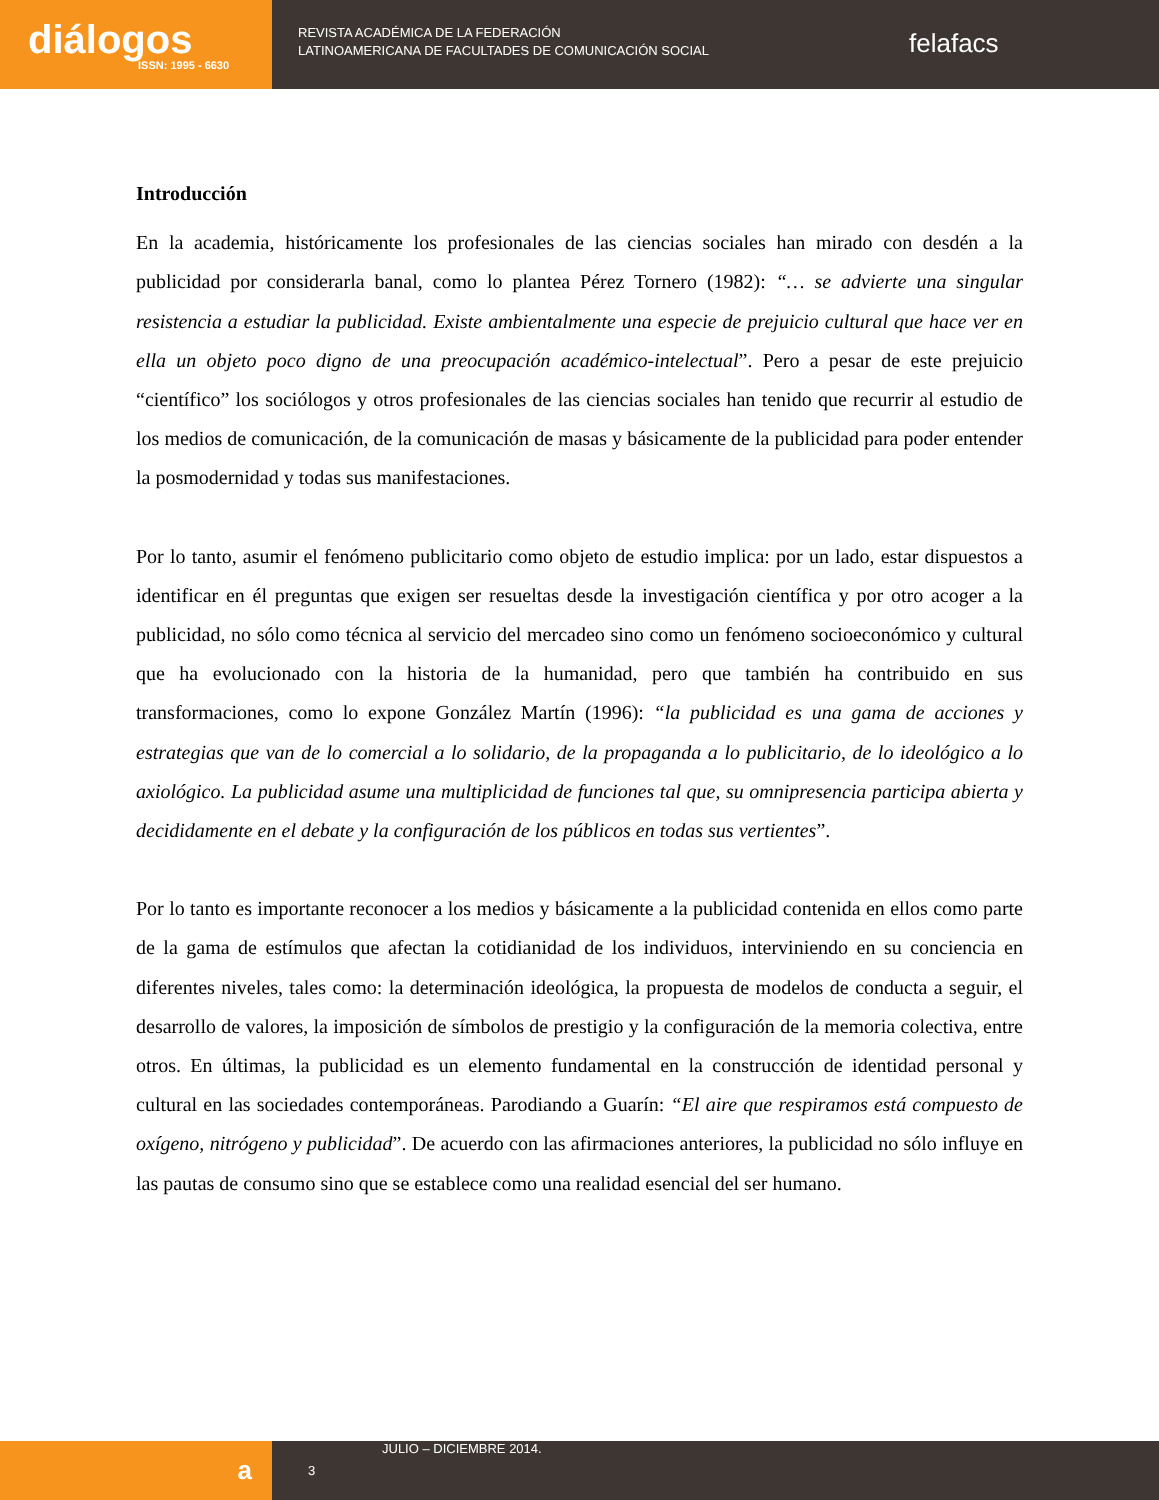diálogos
ISSN: 1995 - 6630
REVISTA ACADÉMICA DE LA FEDERACIÓN
LATINOAMERICANA DE FACULTADES DE COMUNICACIÓN SOCIAL
felafacs
Introducción
En la academia, históricamente los profesionales de las ciencias sociales han mirado con desdén a la publicidad por considerarla banal, como lo plantea Pérez Tornero (1982): “… se advierte una singular resistencia a estudiar la publicidad. Existe ambientalmente una especie de prejuicio cultural que hace ver en ella un objeto poco digno de una preocupación académico-intelectual”. Pero a pesar de este prejuicio “científico” los sociólogos y otros profesionales de las ciencias sociales han tenido que recurrir al estudio de los medios de comunicación, de la comunicación de masas y básicamente de la publicidad para poder entender la posmodernidad y todas sus manifestaciones.
Por lo tanto, asumir el fenómeno publicitario como objeto de estudio implica: por un lado, estar dispuestos a identificar en él preguntas que exigen ser resueltas desde la investigación científica y por otro acoger a la publicidad, no sólo como técnica al servicio del mercadeo sino como un fenómeno socioeconómico y cultural que ha evolucionado con la historia de la humanidad, pero que también ha contribuido en sus transformaciones, como lo expone González Martín (1996): “la publicidad es una gama de acciones y estrategias que van de lo comercial a lo solidario, de la propaganda a lo publicitario, de lo ideológico a lo axiológico. La publicidad asume una multiplicidad de funciones tal que, su omnipresencia participa abierta y decididamente en el debate y la configuración de los públicos en todas sus vertientes”.
Por lo tanto es importante reconocer a los medios y básicamente a la publicidad contenida en ellos como parte de la gama de estímulos que afectan la cotidianidad de los individuos, interviniendo en su conciencia en diferentes niveles, tales como: la determinación ideológica, la propuesta de modelos de conducta a seguir, el desarrollo de valores, la imposición de símbolos de prestigio y la configuración de la memoria colectiva, entre otros. En últimas, la publicidad es un elemento fundamental en la construcción de identidad personal y cultural en las sociedades contemporáneas. Parodiando a Guarín: “El aire que respiramos está compuesto de oxígeno, nitrógeno y publicidad”. De acuerdo con las afirmaciones anteriores, la publicidad no sólo influye en las pautas de consumo sino que se establece como una realidad esencial del ser humano.
a
3
JULIO – DICIEMBRE 2014.